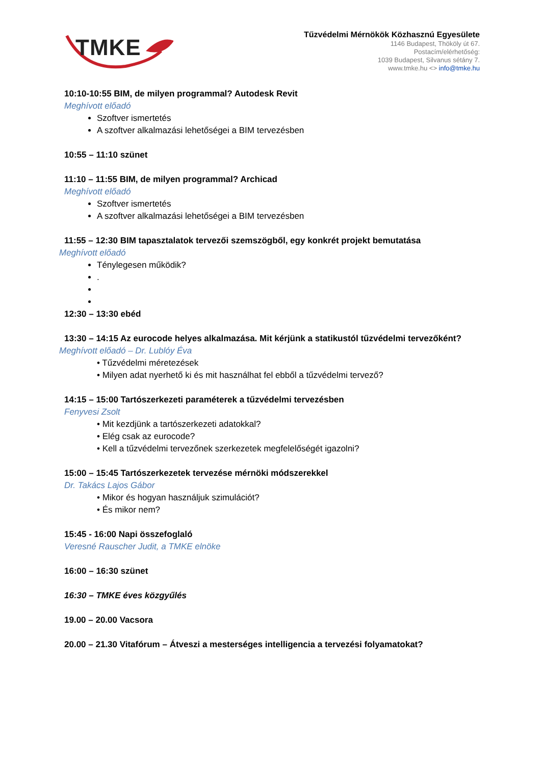TMKE
Tűzvédelmi Mérnökök Közhasznú Egyesülete
1146 Budapest, Thököly út 67.
Postacím/elérhetőség:
1039 Budapest, Silvanus sétány 7.
www.tmke.hu <> info@tmke.hu
10:10-10:55 BIM, de milyen programmal? Autodesk Revit
Meghívott előadó
Szoftver ismertetés
A szoftver alkalmazási lehetőségei a BIM tervezésben
10:55 – 11:10 szünet
11:10 – 11:55 BIM, de milyen programmal? Archicad
Meghívott előadó
Szoftver ismertetés
A szoftver alkalmazási lehetőségei a BIM tervezésben
11:55 – 12:30 BIM tapasztalatok tervezői szemszögből, egy konkrét projekt bemutatása
Meghívott előadó
Ténylegesen működik?
.
12:30 – 13:30 ebéd
13:30 – 14:15 Az eurocode helyes alkalmazása. Mit kérjünk a statikustól tűzvédelmi tervezőként?
Meghívott előadó – Dr. Lublóy Éva
• Tűzvédelmi méretezések
• Milyen adat nyerhető ki és mit használhat fel ebből a tűzvédelmi tervező?
14:15 – 15:00 Tartószerkezeti paraméterek a tűzvédelmi tervezésben
Fenyvesi Zsolt
• Mit kezdjünk a tartószerkezeti adatokkal?
• Elég csak az eurocode?
• Kell a tűzvédelmi tervezőnek szerkezetek megfelelőségét igazolni?
15:00 – 15:45 Tartószerkezetek tervezése mérnöki módszerekkel
Dr. Takács Lajos Gábor
• Mikor és hogyan használjuk szimulációt?
• És mikor nem?
15:45 - 16:00 Napi összefoglaló
Veresné Rauscher Judit, a TMKE elnöke
16:00 – 16:30 szünet
16:30 – TMKE éves közgyűlés
19.00 – 20.00 Vacsora
20.00 – 21.30 Vitafórum – Átveszi a mesterséges intelligencia a tervezési folyamatokat?